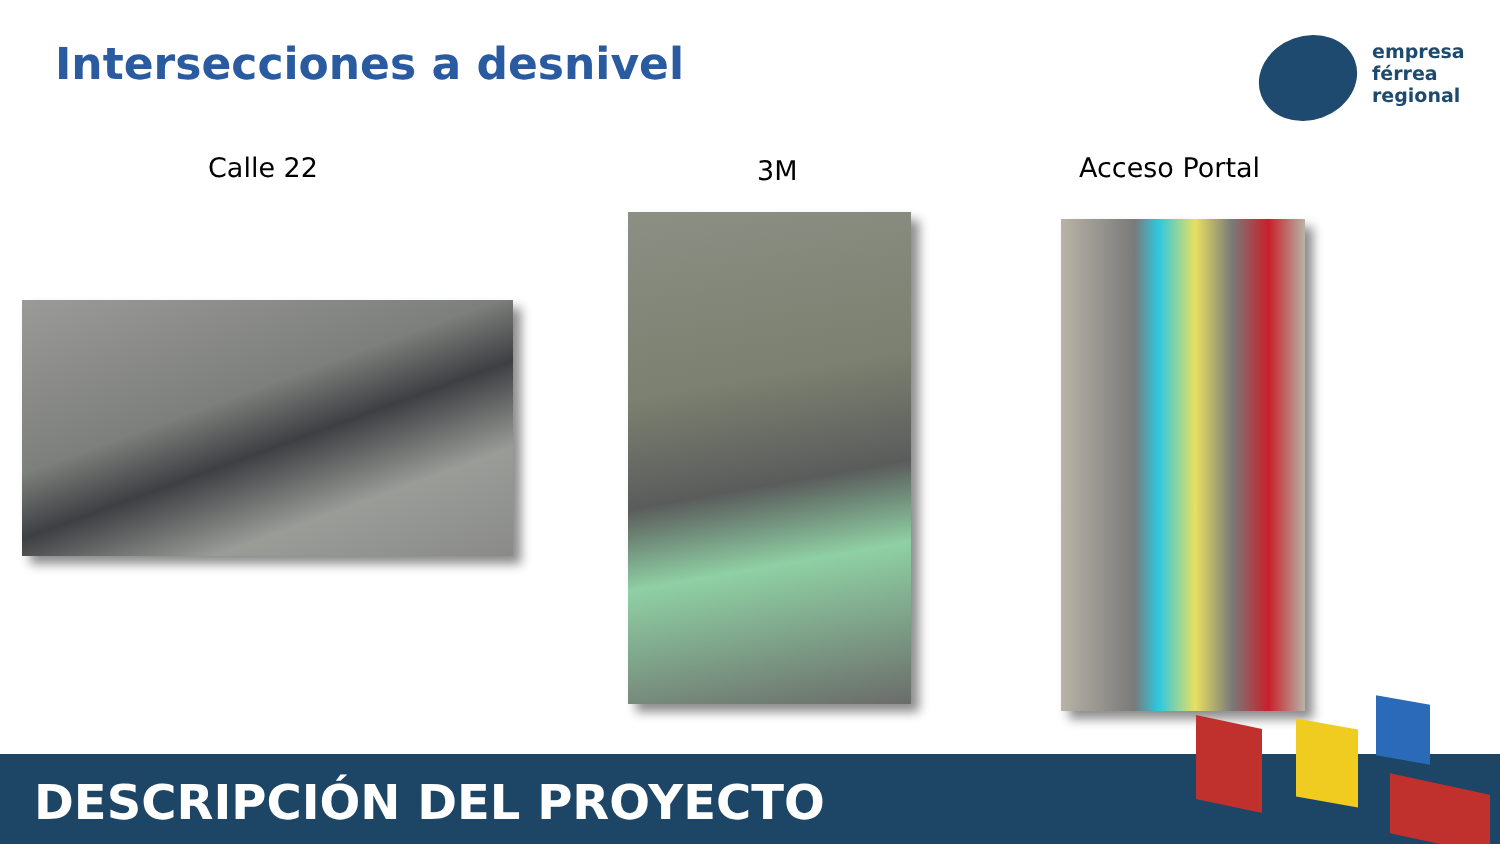Intersecciones a desnivel
empresa
férrea
regional
Calle 22 3M Acceso Portal
DESCRIPCIÓN DEL PROYECTO